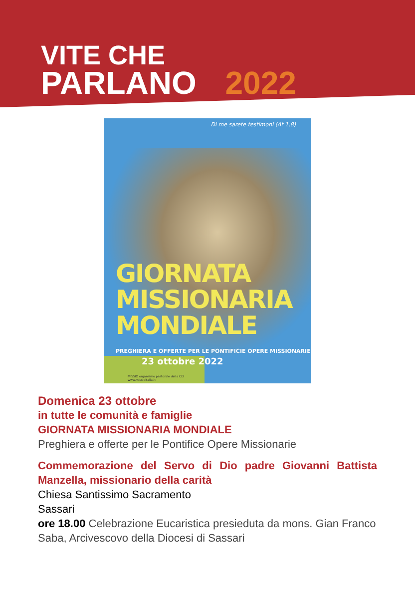VITE CHE
PARLANO 2022
Di me sarete testimoni (At 1,8)
GIORNATA
MISSIONARIA
MONDIALE
PREGHIERA E OFFERTE PER LE PONTIFICIE OPERE MISSIONARIE
23 ottobre 2022
MISSIO organismo pastorale della CEI
www.missioitalia.it
Domenica 23 ottobre
in tutte le comunità e famiglie
GIORNATA MISSIONARIA MONDIALE
Preghiera e offerte per le Pontifice Opere Missionarie
Commemorazione del Servo di Dio padre Giovanni Battista Manzella, missionario della carità
Chiesa Santissimo Sacramento
Sassari
ore 18.00 Celebrazione Eucaristica presieduta da mons. Gian Franco Saba, Arcivescovo della Diocesi di Sassari